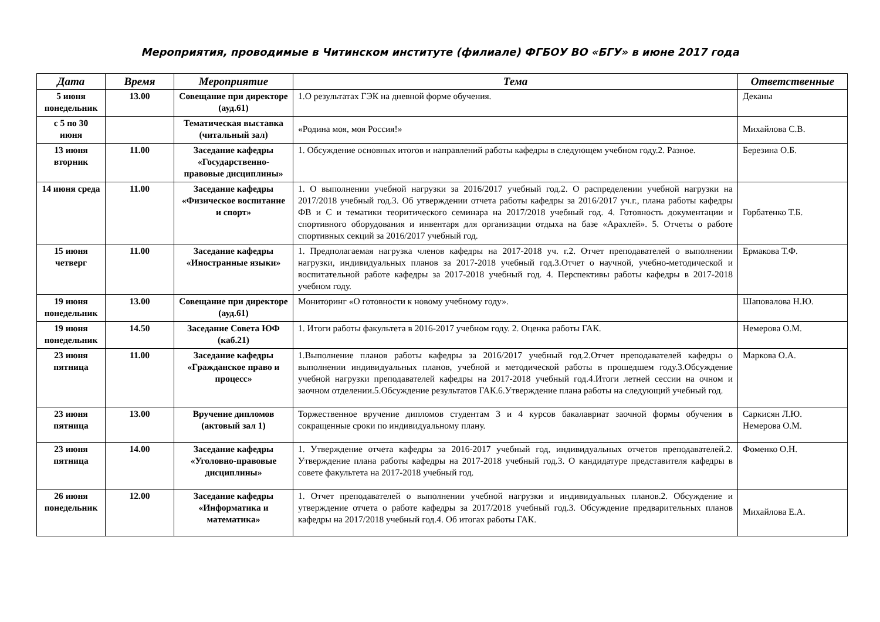Мероприятия, проводимые в Читинском институте (филиале) ФГБОУ ВО «БГУ» в июне 2017 года
| Дата | Время | Мероприятие | Тема | Ответственные |
| --- | --- | --- | --- | --- |
| 5 июня понедельник | 13.00 | Совещание при директоре (ауд.61) | 1.О результатах ГЭК на дневной форме обучения. | Деканы |
| с 5 по 30 июня | | Тематическая выставка (читальный зал) | «Родина моя, моя Россия!» | Михайлова С.В. |
| 13 июня вторник | 11.00 | Заседание кафедры «Государственно-правовые дисциплины» | 1. Обсуждение основных итогов и направлений работы кафедры в следующем учебном году.2. Разное. | Березина О.Б. |
| 14 июня среда | 11.00 | Заседание кафедры «Физическое воспитание и спорт» | 1. О выполнении учебной нагрузки за 2016/2017 учебный год.2. О распределении учебной нагрузки на 2017/2018 учебный год.3. Об утверждении отчета работы кафедры за 2016/2017 уч.г., плана работы кафедры ФВ и С и тематики теоритического семинара на 2017/2018 учебный год. 4. Готовность документации и спортивного оборудования и инвентаря для организации отдыха на базе «Арахлей». 5. Отчеты о работе спортивных секций за 2016/2017 учебный год. | Горбатенко Т.Б. |
| 15 июня четверг | 11.00 | Заседание кафедры «Иностранные языки» | 1. Предполагаемая нагрузка членов кафедры на 2017-2018 уч. г.2. Отчет преподавателей о выполнении нагрузки, индивидуальных планов за 2017-2018 учебный год.3.Отчет о научной, учебно-методической и воспитательной работе кафедры за 2017-2018 учебный год. 4. Перспективы работы кафедры в 2017-2018 учебном году. | Ермакова Т.Ф. |
| 19 июня понедельник | 13.00 | Совещание при директоре (ауд.61) | Мониторинг «О готовности к новому учебному году». | Шаповалова Н.Ю. |
| 19 июня понедельник | 14.50 | Заседание Совета ЮФ (каб.21) | 1. Итоги работы факультета в 2016-2017 учебном году. 2. Оценка работы ГАК. | Немерова О.М. |
| 23 июня пятница | 11.00 | Заседание кафедры «Гражданское право и процесс» | 1.Выполнение планов работы кафедры за 2016/2017 учебный год.2.Отчет преподавателей кафедры о выполнении индивидуальных планов, учебной и методической работы в прошедшем году.3.Обсуждение учебной нагрузки преподавателей кафедры на 2017-2018 учебный год.4.Итоги летней сессии на очном и заочном отделении.5.Обсуждение результатов ГАК.6.Утверждение плана работы на следующий учебный год. | Маркова О.А. |
| 23 июня пятница | 13.00 | Вручение дипломов (актовый зал 1) | Торжественное вручение дипломов студентам 3 и 4 курсов бакалавриат заочной формы обучения в сокращенные сроки по индивидуальному плану. | Саркисян Л.Ю. Немерова О.М. |
| 23 июня пятница | 14.00 | Заседание кафедры «Уголовно-правовые дисциплины» | 1. Утверждение отчета кафедры за 2016-2017 учебный год, индивидуальных отчетов преподавателей.2. Утверждение плана работы кафедры на 2017-2018 учебный год.3. О кандидатуре представителя кафедры в совете факультета на 2017-2018 учебный год. | Фоменко О.Н. |
| 26 июня понедельник | 12.00 | Заседание кафедры «Информатика и математика» | 1. Отчет преподавателей о выполнении учебной нагрузки и индивидуальных планов.2. Обсуждение и утверждение отчета о работе кафедры за 2017/2018 учебный год.3. Обсуждение предварительных планов кафедры на 2017/2018 учебный год.4. Об итогах работы ГАК. | Михайлова Е.А. |